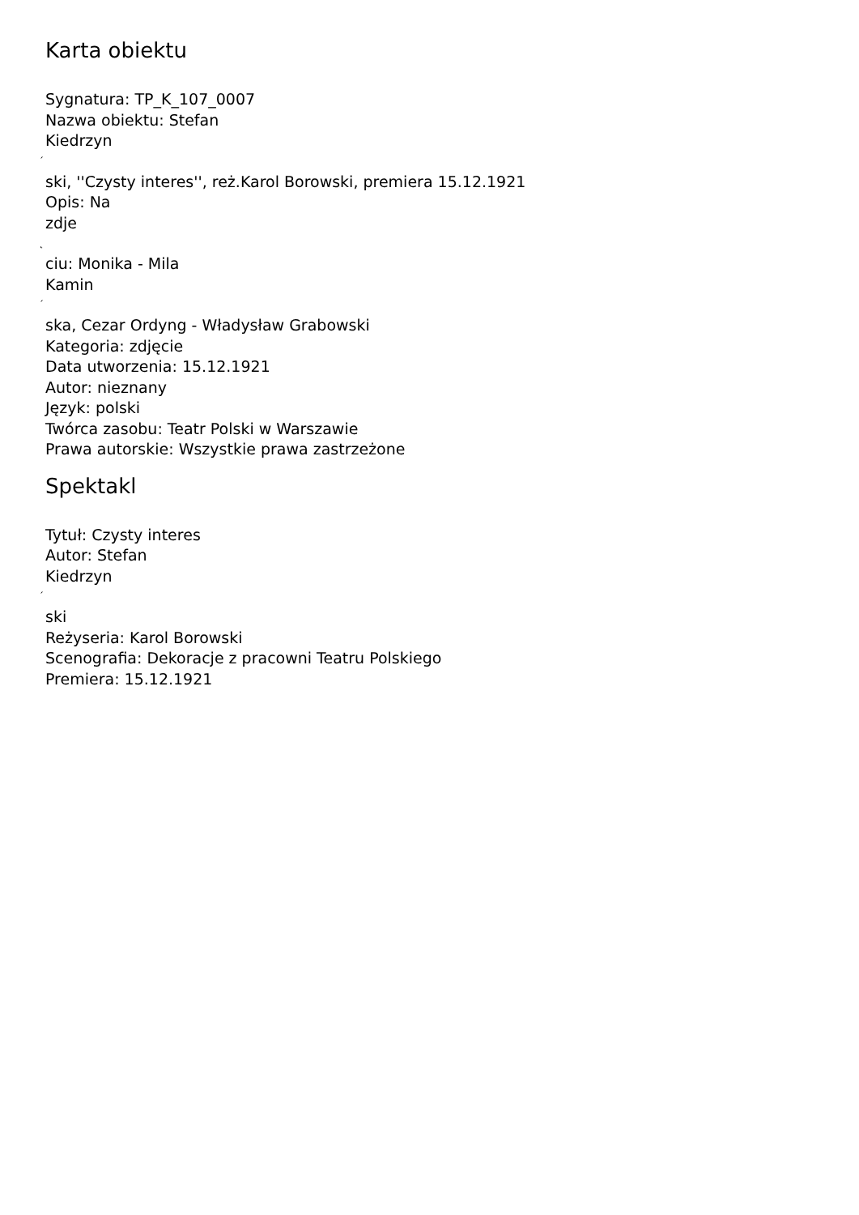Karta obiektu
Sygnatura: TP_K_107_0007
Nazwa obiektu: Stefan
Kiedrzyn
´
ski, ''Czysty interes'', reż.Karol Borowski, premiera 15.12.1921
Opis: Na
zdje
˛
ciu: Monika - Mila
Kamin
´
ska, Cezar Ordyng - Władysław Grabowski
Kategoria: zdjęcie
Data utworzenia: 15.12.1921
Autor: nieznany
Język: polski
Twórca zasobu: Teatr Polski w Warszawie
Prawa autorskie: Wszystkie prawa zastrzeżone
Spektakl
Tytuł: Czysty interes
Autor: Stefan
Kiedrzyn
´
ski
Reżyseria: Karol Borowski
Scenografia: Dekoracje z pracowni Teatru Polskiego
Premiera: 15.12.1921